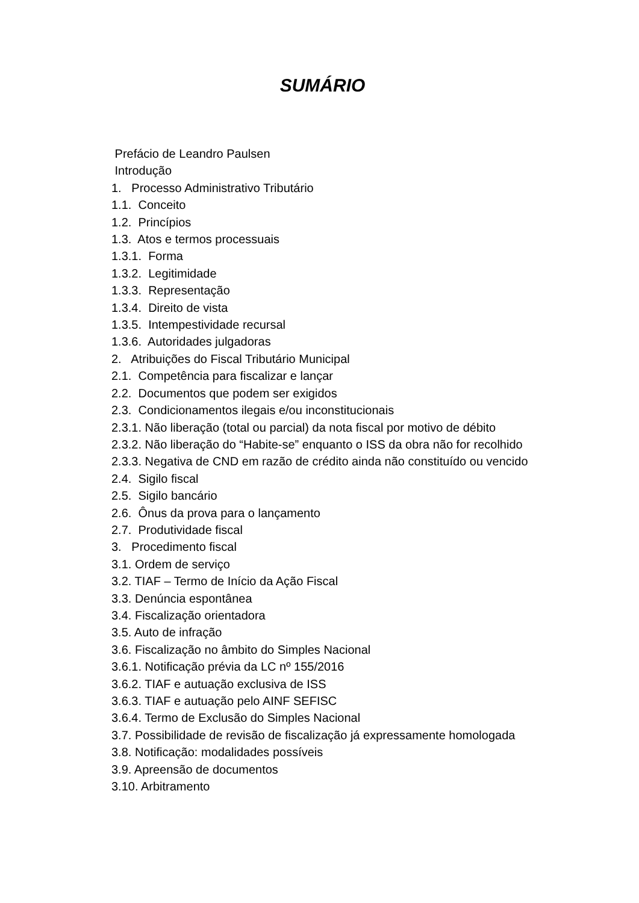SUMÁRIO
Prefácio de Leandro Paulsen
Introdução
1. Processo Administrativo Tributário
1.1. Conceito
1.2. Princípios
1.3. Atos e termos processuais
1.3.1. Forma
1.3.2. Legitimidade
1.3.3. Representação
1.3.4. Direito de vista
1.3.5. Intempestividade recursal
1.3.6. Autoridades julgadoras
2. Atribuições do Fiscal Tributário Municipal
2.1. Competência para fiscalizar e lançar
2.2. Documentos que podem ser exigidos
2.3. Condicionamentos ilegais e/ou inconstitucionais
2.3.1. Não liberação (total ou parcial) da nota fiscal por motivo de débito
2.3.2. Não liberação do “Habite-se” enquanto o ISS da obra não for recolhido
2.3.3. Negativa de CND em razão de crédito ainda não constituído ou vencido
2.4. Sigilo fiscal
2.5. Sigilo bancário
2.6. Ônus da prova para o lançamento
2.7. Produtividade fiscal
3. Procedimento fiscal
3.1. Ordem de serviço
3.2. TIAF – Termo de Início da Ação Fiscal
3.3. Denúncia espontânea
3.4. Fiscalização orientadora
3.5. Auto de infração
3.6. Fiscalização no âmbito do Simples Nacional
3.6.1. Notificação prévia da LC nº 155/2016
3.6.2. TIAF e autuação exclusiva de ISS
3.6.3. TIAF e autuação pelo AINF SEFISC
3.6.4. Termo de Exclusão do Simples Nacional
3.7. Possibilidade de revisão de fiscalização já expressamente homologada
3.8. Notificação: modalidades possíveis
3.9. Apreensão de documentos
3.10. Arbitramento